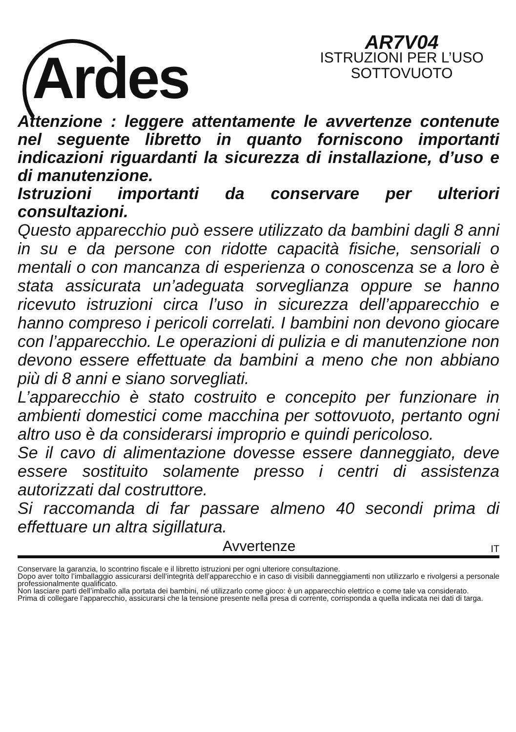Ardes
AR7V04
ISTRUZIONI PER L’USO
SOTTOVUOTO
Attenzione : leggere attentamente le avvertenze contenute nel seguente libretto in quanto forniscono importanti indicazioni riguardanti la sicurezza di installazione, d’uso e di manutenzione.
Istruzioni importanti da conservare per ulteriori consultazioni.
Questo apparecchio può essere utilizzato da bambini dagli 8 anni in su e da persone con ridotte capacità fisiche, sensoriali o mentali o con mancanza di esperienza o conoscenza se a loro è stata assicurata un’adeguata sorveglianza oppure se hanno ricevuto istruzioni circa l’uso in sicurezza dell’apparecchio e hanno compreso i pericoli correlati. I bambini non devono giocare con l’apparecchio. Le operazioni di pulizia e di manutenzione non devono essere effettuate da bambini a meno che non abbiano più di 8 anni e siano sorvegliati.
L’apparecchio è stato costruito e concepito per funzionare in ambienti domestici come macchina per sottovuoto, pertanto ogni altro uso è da considerarsi improprio e quindi pericoloso.
Se il cavo di alimentazione dovesse essere danneggiato, deve essere sostituito solamente presso i centri di assistenza autorizzati dal costruttore.
Si raccomanda di far passare almeno 40 secondi prima di effettuare un altra sigillatura.
Avvertenze IT
Conservare la garanzia, lo scontrino fiscale e il libretto istruzioni per ogni ulteriore consultazione.
Dopo aver tolto l’imballaggio assicurarsi dell’integrità dell’apparecchio e in caso di visibili danneggiamenti non utilizzarlo e rivolgersi a personale professionalmente qualificato.
Non lasciare parti dell’imballo alla portata dei bambini, né utilizzarlo come gioco: è un apparecchio elettrico e come tale va considerato.
Prima di collegare l’apparecchio, assicurarsi che la tensione presente nella presa di corrente, corrisponda a quella indicata nei dati di targa.